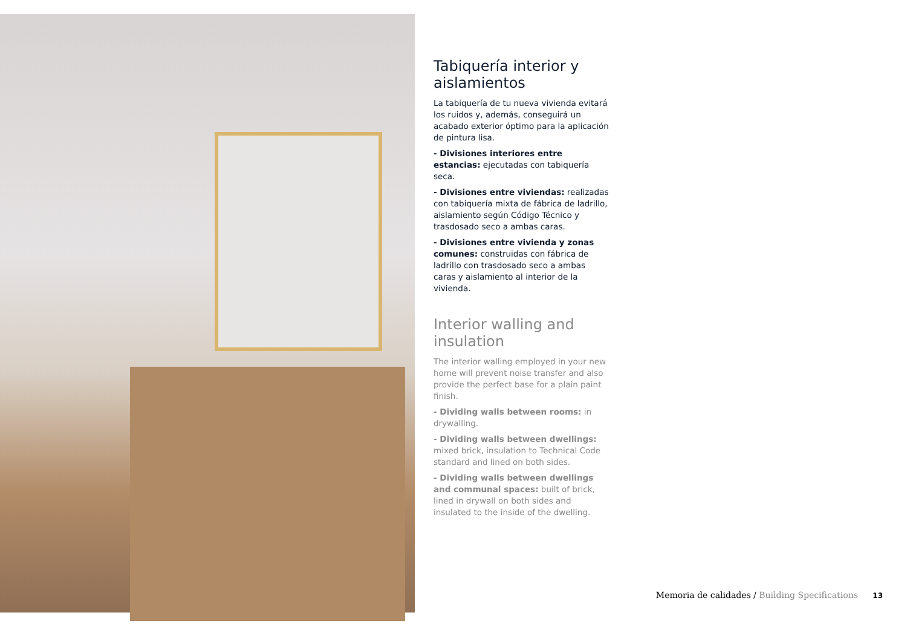Tabiquería interior y aislamientos
La tabiquería de tu nueva vivienda evitará los ruidos y, además, conseguirá un acabado exterior óptimo para la aplicación de pintura lisa.
- Divisiones interiores entre estancias: ejecutadas con tabiquería seca.
- Divisiones entre viviendas: realizadas con tabiquería mixta de fábrica de ladrillo, aislamiento según Código Técnico y trasdosado seco a ambas caras.
- Divisiones entre vivienda y zonas comunes: construidas con fábrica de ladrillo con trasdosado seco a ambas caras y aislamiento al interior de la vivienda.
Interior walling and insulation
The interior walling employed in your new home will prevent noise transfer and also provide the perfect base for a plain paint finish.
- Dividing walls between rooms: in drywalling.
- Dividing walls between dwellings: mixed brick, insulation to Technical Code standard and lined on both sides.
- Dividing walls between dwellings and communal spaces: built of brick, lined in drywall on both sides and insulated to the inside of the dwelling.
Memoria de calidades / Building Specifications 13